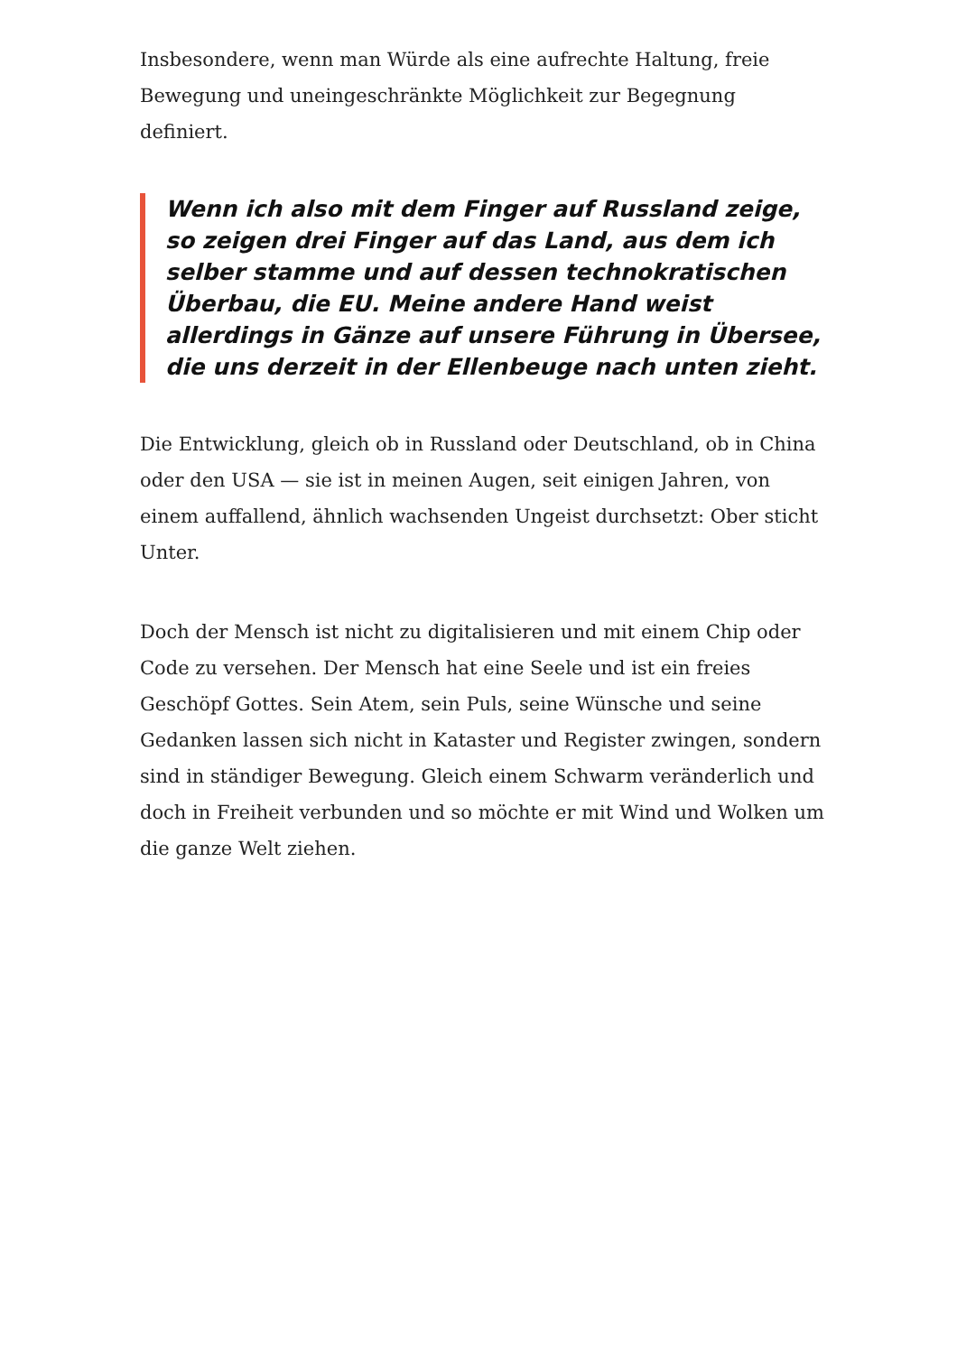Insbesondere, wenn man Würde als eine aufrechte Haltung, freie Bewegung und uneingeschränkte Möglichkeit zur Begegnung definiert.
Wenn ich also mit dem Finger auf Russland zeige, so zeigen drei Finger auf das Land, aus dem ich selber stamme und auf dessen technokratischen Überbau, die EU. Meine andere Hand weist allerdings in Gänze auf unsere Führung in Übersee, die uns derzeit in der Ellenbeuge nach unten zieht.
Die Entwicklung, gleich ob in Russland oder Deutschland, ob in China oder den USA — sie ist in meinen Augen, seit einigen Jahren, von einem auffallend, ähnlich wachsenden Ungeist durchsetzt: Ober sticht Unter.
Doch der Mensch ist nicht zu digitalisieren und mit einem Chip oder Code zu versehen. Der Mensch hat eine Seele und ist ein freies Geschöpf Gottes. Sein Atem, sein Puls, seine Wünsche und seine Gedanken lassen sich nicht in Kataster und Register zwingen, sondern sind in ständiger Bewegung. Gleich einem Schwarm veränderlich und doch in Freiheit verbunden und so möchte er mit Wind und Wolken um die ganze Welt ziehen.